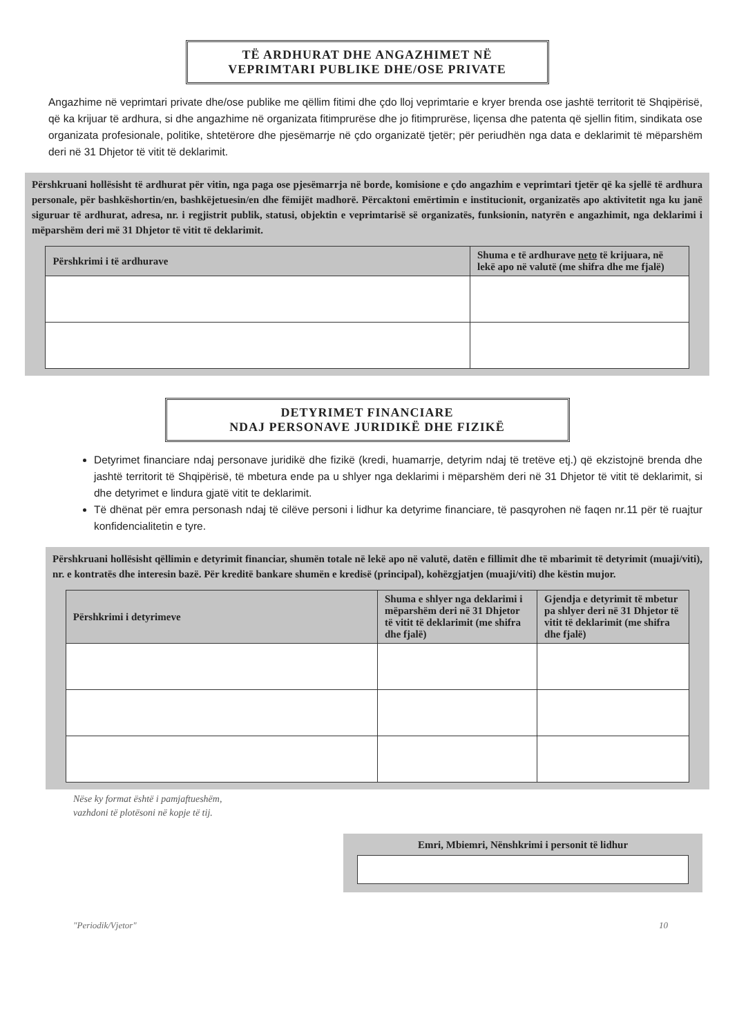TË ARDHURAT DHE ANGAZHIMET NË
VEPRIMTARI PUBLIKE DHE/OSE PRIVATE
Angazhime në veprimtari private dhe/ose publike me qëllim fitimi dhe çdo lloj veprimtarie e kryer brenda ose jashtë territorit të Shqipërisë, që ka krijuar të ardhura, si dhe angazhime në organizata fitimprurëse dhe jo fitimprurëse, liçensa dhe patenta që sjellin fitim, sindikata ose organizata profesionale, politike, shtetërore dhe pjesëmarrje në çdo organizatë tjetër; për periudhën nga data e deklarimit të mëparshëm deri në 31 Dhjetor të vitit të deklarimit.
Përshkruani hollësisht të ardhurat për vitin, nga paga ose pjesëmarrja në borde, komisione e çdo angazhim e veprimtari tjetër që ka sjellë të ardhura personale, për bashkëshortin/en, bashkëjetuesin/en dhe fëmijët madhorë. Përcaktoni emërtimin e institucionit, organizatës apo aktivitetit nga ku janë siguruar të ardhurat, adresa, nr. i regjistrit publik, statusi, objektin e veprimtarisë së organizatës, funksionin, natyrën e angazhimit, nga deklarimi i mëparshëm deri më 31 Dhjetor të vitit të deklarimit.
| Përshkrimi i të ardhurave | Shuma e të ardhurave neto të krijuara, në lekë apo në valutë (me shifra dhe me fjalë) |
| --- | --- |
DETYRIMET FINANCIARE
NDAJ PERSONAVE JURIDIKË DHE FIZIKË
Detyrimet financiare ndaj personave juridikë dhe fizikë (kredi, huamarrje, detyrim ndaj të tretëve etj.) që ekzistojnë brenda dhe jashtë territorit të Shqipërisë, të mbetura ende pa u shlyer nga deklarimi i mëparshëm deri në 31 Dhjetor të vitit të deklarimit, si dhe detyrimet e lindura gjatë vitit te deklarimit.
Të dhënat për emra personash ndaj të cilëve personi i lidhur ka detyrime financiare, të pasqyrohen në faqen nr.11 për të ruajtur konfidencialitetin e tyre.
Përshkruani hollësisht qëllimin e detyrimit financiar, shumën totale në lekë apo në valutë, datën e fillimit dhe të mbarimit të detyrimit (muaji/viti), nr. e kontratës dhe interesin bazë. Për kreditë bankare shumën e kredisë (principal), kohëzgjatjen (muaji/viti) dhe këstin mujor.
| Përshkrimi i detyrimeve | Shuma e shlyer nga deklarimi i mëparshëm deri në 31 Dhjetor të vitit të deklarimit (me shifra dhe fjalë) | Gjendja e detyrimit të mbetur pa shlyer deri në 31 Dhjetor të vitit të deklarimit (me shifra dhe fjalë) |
| --- | --- | --- |
Nëse ky format është i pamjaftueshëm,
vazhdoni të plotësoni në kopje të tij.
Emri, Mbiemri, Nënshkrimi i personit të lidhur
"Periodik/Vjetor" 10